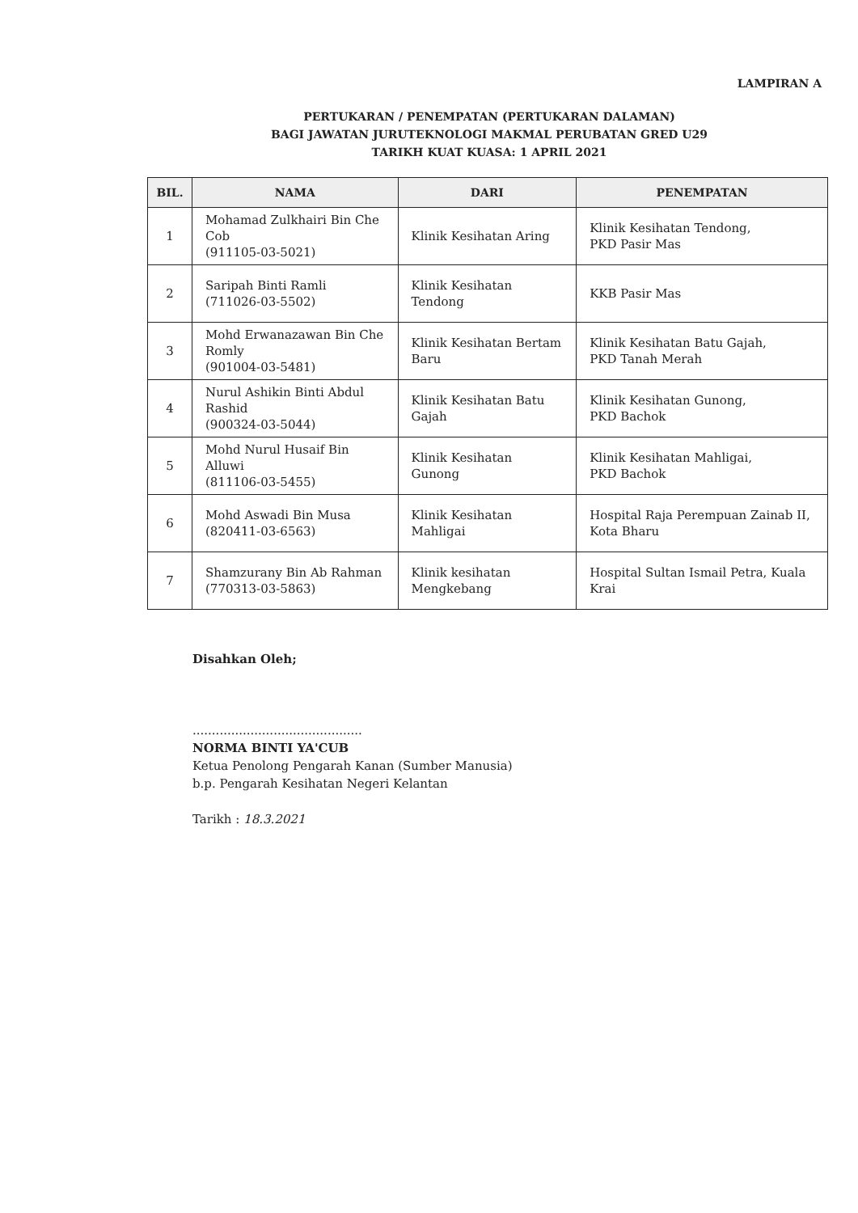LAMPIRAN A
PERTUKARAN / PENEMPATAN (PERTUKARAN DALAMAN)
BAGI JAWATAN JURUTEKNOLOGI MAKMAL PERUBATAN GRED U29
TARIKH KUAT KUASA: 1 APRIL 2021
| BIL. | NAMA | DARI | PENEMPATAN |
| --- | --- | --- | --- |
| 1 | Mohamad Zulkhairi Bin Che Cob (911105-03-5021) | Klinik Kesihatan Aring | Klinik Kesihatan Tendong, PKD Pasir Mas |
| 2 | Saripah Binti Ramli (711026-03-5502) | Klinik Kesihatan Tendong | KKB Pasir Mas |
| 3 | Mohd Erwanazawan Bin Che Romly (901004-03-5481) | Klinik Kesihatan Bertam Baru | Klinik Kesihatan Batu Gajah, PKD Tanah Merah |
| 4 | Nurul Ashikin Binti Abdul Rashid (900324-03-5044) | Klinik Kesihatan Batu Gajah | Klinik Kesihatan Gunong, PKD Bachok |
| 5 | Mohd Nurul Husaif Bin Alluwi (811106-03-5455) | Klinik Kesihatan Gunong | Klinik Kesihatan Mahligai, PKD Bachok |
| 6 | Mohd Aswadi Bin Musa (820411-03-6563) | Klinik Kesihatan Mahligai | Hospital Raja Perempuan Zainab II, Kota Bharu |
| 7 | Shamzurany Bin Ab Rahman (770313-03-5863) | Klinik kesihatan Mengkebang | Hospital Sultan Ismail Petra, Kuala Krai |
Disahkan Oleh;
............................................
NORMA BINTI YA'CUB
Ketua Penolong Pengarah Kanan (Sumber Manusia)
b.p. Pengarah Kesihatan Negeri Kelantan
Tarikh : 18.3.2021